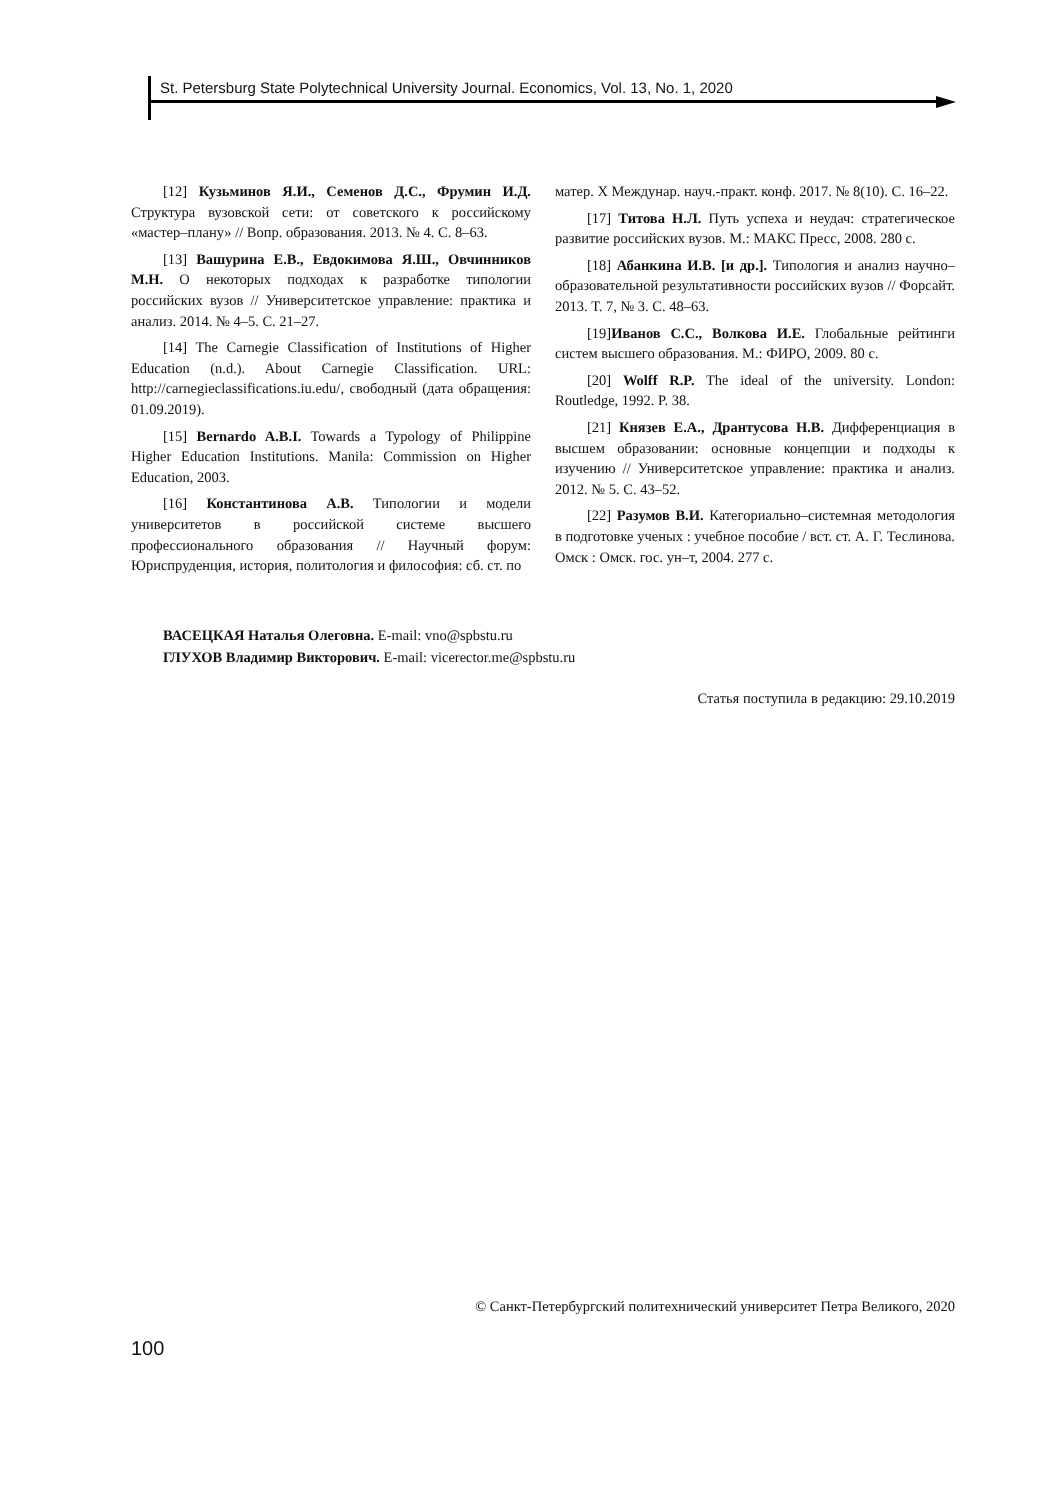St. Petersburg State Polytechnical University Journal. Economics, Vol. 13, No. 1, 2020
[12] Кузьминов Я.И., Семенов Д.С., Фрумин И.Д. Структура вузовской сети: от советского к российскому «мастер–плану» // Вопр. образования. 2013. № 4. С. 8–63.
[13] Вашурина Е.В., Евдокимова Я.Ш., Овчинников М.Н. О некоторых подходах к разработке типологии российских вузов // Университетское управление: практика и анализ. 2014. № 4–5. С. 21–27.
[14] The Carnegie Classification of Institutions of Higher Education (n.d.). About Carnegie Classification. URL: http://carnegieclassifications.iu.edu/, свободный (дата обращения: 01.09.2019).
[15] Bernardo A.B.I. Towards a Typology of Philippine Higher Education Institutions. Manila: Commission on Higher Education, 2003.
[16] Константинова А.В. Типологии и модели университетов в российской системе высшего профессионального образования // Научный форум: Юриспруденция, история, политология и философия: сб. ст. по
матер. X Междунар. науч.-практ. конф. 2017. № 8(10). С. 16–22.
[17] Титова Н.Л. Путь успеха и неудач: стратегическое развитие российских вузов. М.: МАКС Пресс, 2008. 280 с.
[18] Абанкина И.В. [и др.]. Типология и анализ научно–образовательной результативности российских вузов // Форсайт. 2013. Т. 7, № 3. С. 48–63.
[19]Иванов С.С., Волкова И.Е. Глобальные рейтинги систем высшего образования. М.: ФИРО, 2009. 80 с.
[20] Wolff R.P. The ideal of the university. London: Routledge, 1992. P. 38.
[21] Князев Е.А., Дрантусова Н.В. Дифференциация в высшем образовании: основные концепции и подходы к изучению // Университетское управление: практика и анализ. 2012. № 5. С. 43–52.
[22] Разумов В.И. Категориально–системная методология в подготовке ученых : учебное пособие / вст. ст. А. Г. Теслинова. Омск : Омск. гос. ун–т, 2004. 277 с.
ВАСЕЦКАЯ Наталья Олеговна. E-mail: vno@spbstu.ru
ГЛУХОВ Владимир Викторович. E-mail: vicerector.me@spbstu.ru
Статья поступила в редакцию: 29.10.2019
© Санкт-Петербургский политехнический университет Петра Великого, 2020
100